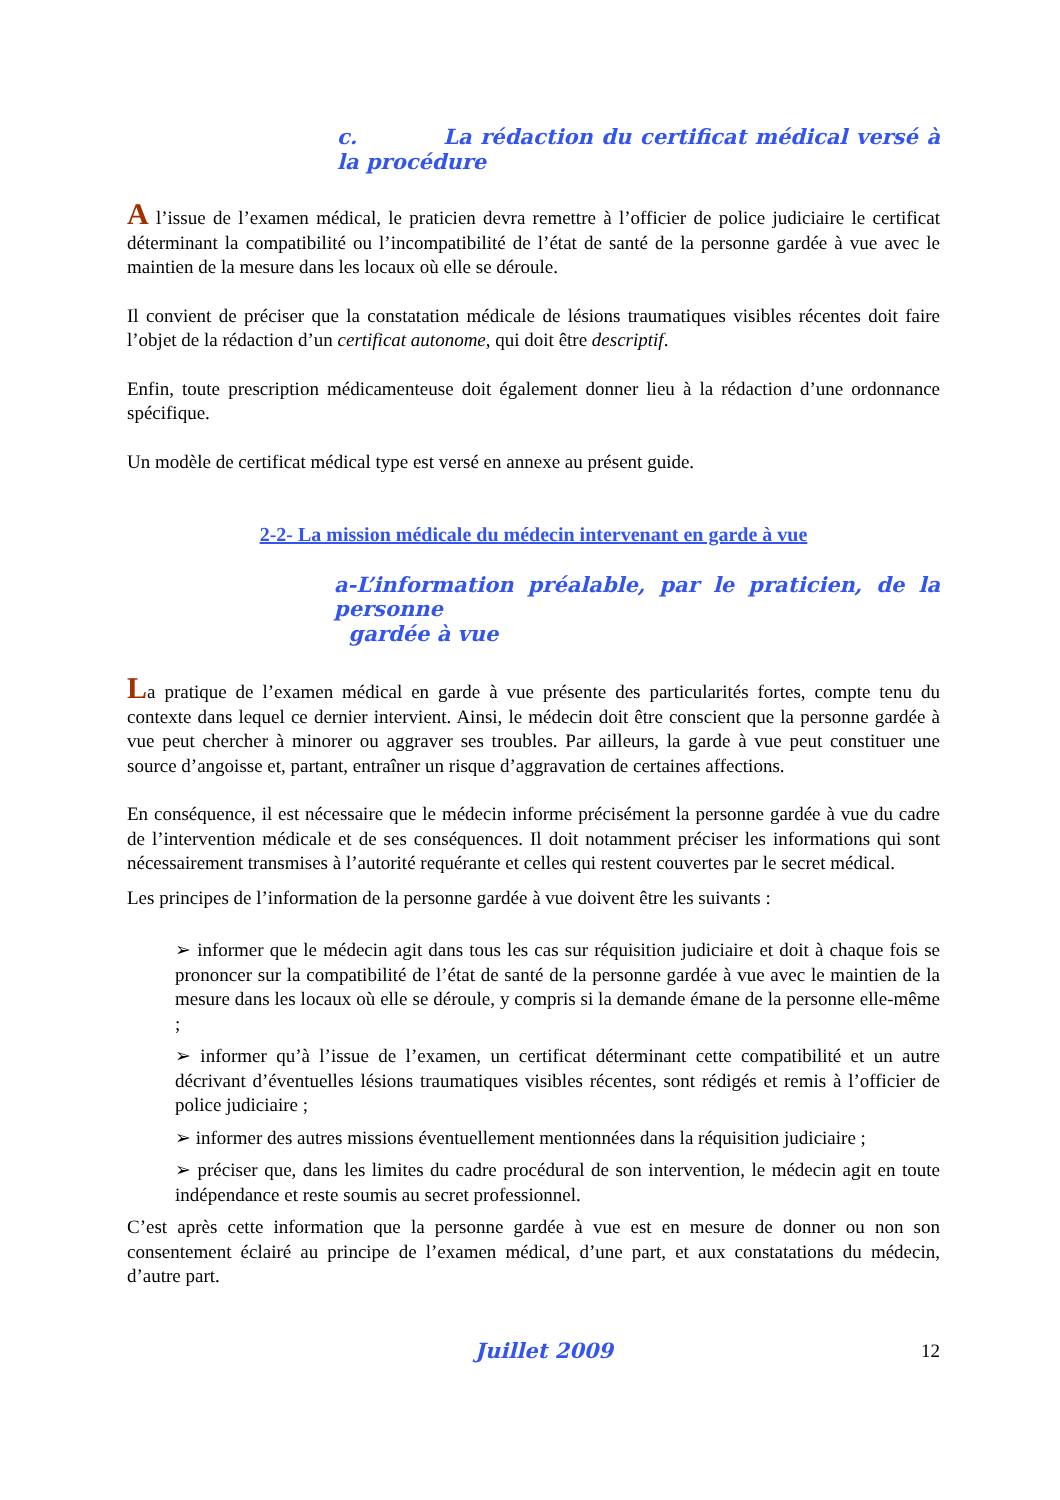c. La rédaction du certificat médical versé à la procédure
A l’issue de l’examen médical, le praticien devra remettre à l’officier de police judiciaire le certificat déterminant la compatibilité ou l’incompatibilité de l’état de santé de la personne gardée à vue avec le maintien de la mesure dans les locaux où elle se déroule.
Il convient de préciser que la constatation médicale de lésions traumatiques visibles récentes doit faire l’objet de la rédaction d’un certificat autonome, qui doit être descriptif.
Enfin, toute prescription médicamenteuse doit également donner lieu à la rédaction d’une ordonnance spécifique.
Un modèle de certificat médical type est versé en annexe au présent guide.
2-2- La mission médicale du médecin intervenant en garde à vue
a-L’information préalable, par le praticien, de la personne
gardée à vue
La pratique de l’examen médical en garde à vue présente des particularités fortes, compte tenu du contexte dans lequel ce dernier intervient. Ainsi, le médecin doit être conscient que la personne gardée à vue peut chercher à minorer ou aggraver ses troubles. Par ailleurs, la garde à vue peut constituer une source d’angoisse et, partant, entraîner un risque d’aggravation de certaines affections.
En conséquence, il est nécessaire que le médecin informe précisément la personne gardée à vue du cadre de l’intervention médicale et de ses conséquences. Il doit notamment préciser les informations qui sont nécessairement transmises à l’autorité requérante et celles qui restent couvertes par le secret médical.
Les principes de l’information de la personne gardée à vue doivent être les suivants :
➢ informer que le médecin agit dans tous les cas sur réquisition judiciaire et doit à chaque fois se prononcer sur la compatibilité de l’état de santé de la personne gardée à vue avec le maintien de la mesure dans les locaux où elle se déroule, y compris si la demande émane de la personne elle-même ;
➢ informer qu’à l’issue de l’examen, un certificat déterminant cette compatibilité et un autre décrivant d’éventuelles lésions traumatiques visibles récentes, sont rédigés et remis à l’officier de police judiciaire ;
➢ informer des autres missions éventuellement mentionnées dans la réquisition judiciaire ;
➢ préciser que, dans les limites du cadre procédural de son intervention, le médecin agit en toute indépendance et reste soumis au secret professionnel.
C’est après cette information que la personne gardée à vue est en mesure de donner ou non son consentement éclairé au principe de l’examen médical, d’une part, et aux constatations du médecin, d’autre part.
Juillet 2009 12